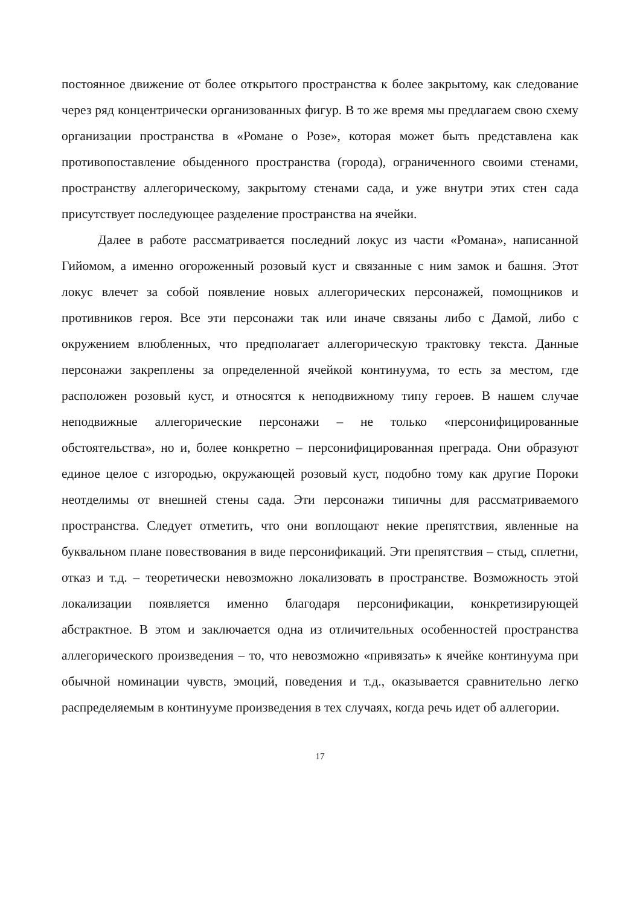постоянное движение от более открытого пространства к более закрытому, как следование через ряд концентрически организованных фигур. В то же время мы предлагаем свою схему организации пространства в «Романе о Розе», которая может быть представлена как противопоставление обыденного пространства (города), ограниченного своими стенами, пространству аллегорическому, закрытому стенами сада, и уже внутри этих стен сада присутствует последующее разделение пространства на ячейки.
Далее в работе рассматривается последний локус из части «Романа», написанной Гийомом, а именно огороженный розовый куст и связанные с ним замок и башня. Этот локус влечет за собой появление новых аллегорических персонажей, помощников и противников героя. Все эти персонажи так или иначе связаны либо с Дамой, либо с окружением влюбленных, что предполагает аллегорическую трактовку текста. Данные персонажи закреплены за определенной ячейкой континуума, то есть за местом, где расположен розовый куст, и относятся к неподвижному типу героев. В нашем случае неподвижные аллегорические персонажи – не только «персонифицированные обстоятельства», но и, более конкретно – персонифицированная преграда. Они образуют единое целое с изгородью, окружающей розовый куст, подобно тому как другие Пороки неотделимы от внешней стены сада. Эти персонажи типичны для рассматриваемого пространства. Следует отметить, что они воплощают некие препятствия, явленные на буквальном плане повествования в виде персонификаций. Эти препятствия – стыд, сплетни, отказ и т.д. – теоретически невозможно локализовать в пространстве. Возможность этой локализации появляется именно благодаря персонификации, конкретизирующей абстрактное. В этом и заключается одна из отличительных особенностей пространства аллегорического произведения – то, что невозможно «привязать» к ячейке континуума при обычной номинации чувств, эмоций, поведения и т.д., оказывается сравнительно легко распределяемым в континууме произведения в тех случаях, когда речь идет об аллегории.
17